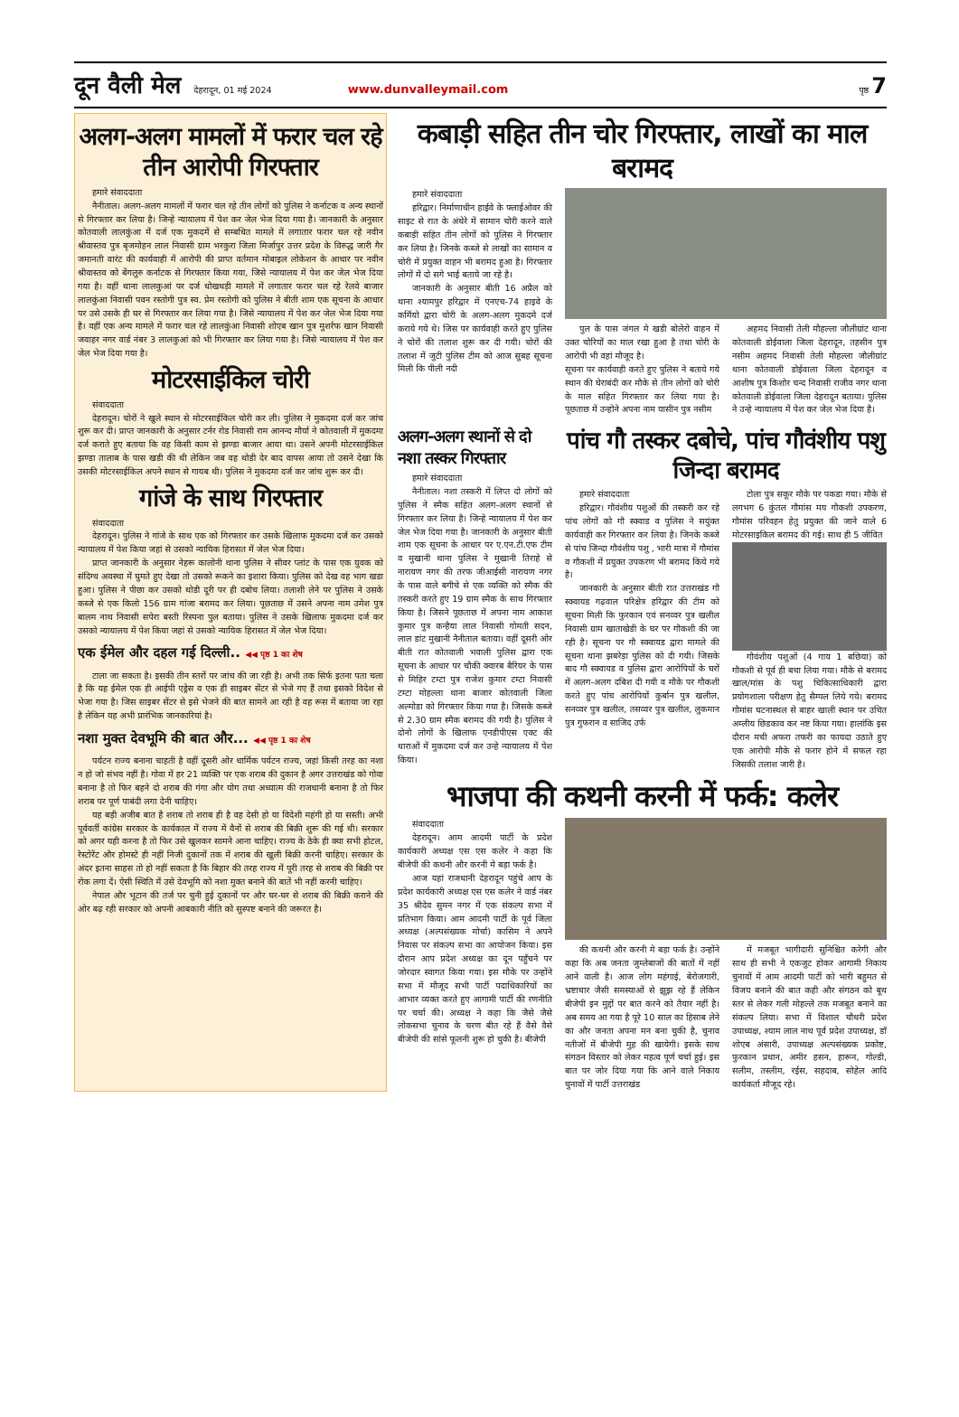दून वैली मेल देहरादून, 01 मई 2024 www.dunvalleymail.com पृष्ठ 7
अलग-अलग मामलों में फरार चल रहे तीन आरोपी गिरफ्तार
हमारे संवाददाता
नैनीताल। अलग-अलग मामलों में फरार चल रहे तीन लोगों को पुलिस ने कर्नाटक व अन्य स्थानों से गिरफ्तार कर लिया है। जिन्हे न्यायालय में पेश कर जेल भेज दिया गया है। जानकारी के अनुसार कोतवाली लालकुंआ में दर्ज एक मुकदमें से सम्बधित मामले में लगातार फरार चल रहे नवीन श्रीवास्तव पुत्र बृजमोहन लाल निवासी ग्राम भरकुरा जिला मिर्जापुर उत्तर प्रदेश के विरुद्ध जारी गैर जमानती वारंट की कार्यवाही में आरोपी की प्राप्त वर्तमान मोबाइल लोकेशन के आधार पर नवीन श्रीवास्तव को बेंगलुरु कर्नाटक से गिरफ्तार किया गया, जिसे न्यायालय में पेश कर जेल भेज दिया गया है। वहीं थाना लालकुआं पर दर्ज धोखधड़ी मामले में लगातार फरार चल रहे रेलवे बाजार लालकुंआ निवासी पवन रस्तोगी पुत्र स्व. प्रेम रस्तोगी को पुलिस ने बीती शाम एक सूचना के आधार पर उसे उसके ही घर से गिरफ्तार कर लिया गया है। जिसे न्यायालय में पेश कर जेल भेज दिया गया है। वहीं एक अन्य मामले में फरार चल रहे लालकुंआ निवासी शोएब खान पुत्र मुशर्रफ खान निवासी जवाहर नगर वार्ड नंबर 3 लालकुआं को भी गिरफ्तार कर लिया गया है। जिसे न्यायालय में पेश कर जेल भेज दिया गया है।
मोटरसाईकिल चोरी
संवाददाता
देहरादून। चोरों ने खुले स्थान से मोटरसाईकिल चोरी कर ली। पुलिस ने मुकदमा दर्ज कर जांच शुरू कर दी। प्राप्त जानकारी के अनुसार टर्नर रोड निवासी राम आनन्द मौर्या ने कोतवाली में मुकदमा दर्ज कराते हुए बताया कि वह किसी काम से झण्डा बाजार आया था। उसने अपनी मोटरसाईकिल झण्डा तालाब के पास खडी की थी लेकिन जब वह थोडी देर बाद वापस आया तो उसने देखा कि उसकी मोटरसाईकिल अपने स्थान से गायब थी। पुलिस ने मुकदमा दर्ज कर जांच शुरू कर दी।
गांजे के साथ गिरफ्तार
संवाददाता
देहरादून। पुलिस ने गांजे के साथ एक को गिरफ्तार कर उसके खिलाफ मुकदमा दर्ज कर उसको न्यायालय में पेश किया जहां से उसको न्यायिक हिरासत में जेल भेज दिया।
प्राप्त जानकारी के अनुसार नेहरू कालोनी थाना पुलिस ने सीवर प्लांट के पास एक युवक को संदिग्ध अवस्था में घुमते हुए देखा तो उसको रूकने का इशारा किया। पुलिस को देख वह भाग खडा हुआ। पुलिस ने पीछा कर उसको थोडी दूरी पर ही दबोच लिया। तलाशी लेने पर पुलिस ने उसके कब्जे से एक किलो 156 ग्राम गांजा बरामद कर लिया। पूछताछ में उसने अपना नाम उमेश पुत्र बालम नाथ निवासी सपेरा बस्ती रिस्पना पुल बताया। पुलिस ने उसके खिलाफ मुकदमा दर्ज कर उसको न्यायालय में पेश किया जहां से उसको न्यायिक हिरासत में जेल भेज दिया।
एक ईमेल और दहल गई दिल्ली.. ◀◀ पृष्ठ 1 का शेष
टाला जा सकता है। इसकी तीन स्तरों पर जांच की जा रही है। अभी तक सिर्फ इतना पता चला है कि यह ईमेल एक ही आईपी एड्रेस व एक ही साइबर सेंटर से भेजे गए हैं तथा इसको विदेश से भेजा गया है। जिस साइबर सेंटर से इसे भेजने की बात सामने आ रही है वह रूस में बताया जा रहा है लेकिन यह अभी प्रारंभिक जानकारियां है।
नशा मुक्त देवभूमि की बात और... ◀◀ पृष्ठ 1 का शेष
पर्यटन राज्य बनाना चाहती है वहीं दूसरी ओर धार्मिक पर्यटन राज्य, जहां किसी तरह का नशा न हो जो संभव नहीं है। गोवा में हर 21 व्यक्ति पर एक शराब की दुकान है अगर उत्तराखंड को गोवा बनाना है तो फिर बहने दो शराब की गंगा और योग तथा अध्यात्म की राजधानी बनाना है तो फिर शराब पर पूर्ण पाबंदी लगा देनी चाहिए।
यह बड़ी अजीब बात है शराब तो शराब ही है वह देसी हो या विदेशी महंगी हो या सस्ती। अभी पूर्ववर्ती कांग्रेस सरकार के कार्यकाल में राज्य में वैनों से शराब की बिक्री शुरू की गई थी। सरकार को अगर यही करना है तो फिर उसे खुलकर सामने आना चाहिए। राज्य के ठेके ही क्या सभी होटल, रेस्टोरेंट और होमस्टे ही नहीं निजी दुकानों तक में शराब की खुली बिक्री करनी चाहिए। सरकार के अंदर इतना साहस तो हो नहीं सकता है कि बिहार की तरह राज्य में पूरी तरह से शराब की बिक्री पर रोक लगा दें। ऐसी स्थिति में उसे देवभूमि को नशा मुक्त बनाने की बातें भी नहीं करनी चाहिए।
नेपाल और भूटान की तर्ज पर चुनी हुई दुकानों पर और घर-घर से शराब की बिक्री कराने की ओर बढ़ रही सरकार को अपनी आबकारी नीति को सुस्पष्ट बनाने की जरूरत है।
कबाड़ी सहित तीन चोर गिरफ्तार, लाखों का माल बरामद
हमारे संवाददाता
हरिद्वार। निर्माणाधीन हाईवे के फ्लाईओवर की साइट से रात के अंधेरे में सामान चोरी करने वाले कबाड़ी सहित तीन लोगों को पुलिस ने गिरफ्तार कर लिया है। जिनके कब्जे से लाखों का सामान व चोरी में प्रयुक्त वाहन भी बरामद हुआ है। गिरफ्तार लोगों में दो सगे भाई बताये जा रहे है।
जानकारी के अनुसार बीती 16 अप्रैल को थाना श्यामपुर हरिद्वार में एनएच-74 हाइवे के कर्मियो द्वारा चोरी के अलग-अलग मुकदमे दर्ज कराये गये थे। जिस पर कार्यवाही करते हुए पुलिस ने चोरों की तलाश शुरू कर दी गयी। चोरों की तलाश में जुटी पुलिस टीम को आज सुबह सूचना मिली कि पीली नदी
पुल के पास जंगल मे खडी बोलेरो वाहन में उक्त चोरियों का माल रखा हुआ है तथा चोरी के आरोपी भी वहां मौजूद है।
सूचना पर कार्यवाही करते हुए पुलिस ने बताये गये स्थान की घेराबंदी कर मौके से तीन लोगों को चोरी के माल सहित गिरफ्तार कर लिया गया है। पूछताछ में उन्होने अपना नाम यासीन पुत्र नसीम
अहमद निवासी तेली मौहल्ला जौलीग्रांट थाना कोतवाली डोईवाला जिला देहरादून, तहसीन पुत्र नसीम अहमद निवासी तेली मौहल्ला जौलीग्रांट थाना कोतवाली डोईवाला जिला देहरादून व आशीष पुत्र किशोर चन्द निवासी राजीव नगर थाना कोतवाली डोईवाला जिला देहरादून बताया। पुलिस ने उन्हे न्यायालय में पेश कर जेल भेज दिया है।
अलग-अलग स्थानों से दो नशा तस्कर गिरफ्तार
हमारे संवाददाता
नैनीताल। नशा तस्करी में लिप्त दो लोगों को पुलिस ने स्मैक सहित अलग-अलग स्थानों से गिरफ्तार कर लिया है। जिन्हे न्यायालय में पेश कर जेल भेज दिया गया है। जानकारी के अनुसार बीती शाम एक सूचना के आधार पर ए.एन.टी.एफ टीम व मुखानी थाना पुलिस ने मुखानी तिराहे से नारायण नगर की तरफ जीआईसी नारायण नगर के पास वाले बगीचे से एक व्यक्ति को स्मैक की तस्करी करते हुए 19 ग्राम स्मैक के साथ गिरफ्तार किया है। जिसने पूछताछ में अपना नाम आकाश कुमार पुत्र कन्हैया लाल निवासी गोमती सदन, लाल डांट मुखानी नैनीताल बताया। वहीं दूसरी ओर बीती रात कोतवाली भवाली पुलिस द्वारा एक सूचना के आधार पर चौकी क्वारब बैरियर के पास से मिहिर टम्टा पुत्र राजेश कुमार टम्टा निवासी टम्टा मोहल्ला थाना बाजार कोतवाली जिला अल्मोडा को गिरफ्तार किया गया है। जिसके कब्जे से 2.30 ग्राम स्मैक बरामद की गयी है। पुलिस ने दोनो लोगों के खिलाफ एनडीपीएस एक्ट की धाराओं में मुकदमा दर्ज कर उन्हे न्यायालय में पेश किया।
पांच गौ तस्कर दबोचे, पांच गौवंशीय पशु जिन्दा बरामद
हमारे संवाददाता
हरिद्वार। गौवंशीय पशुओं की तस्करी कर रहे पांच लोगों को गौ स्क्वाड व पुलिस ने सयुंक्त कार्यवाही कर गिरफ्तार कर लिया है। जिनके कब्जे से पांच जिन्दा गौवंशीय पशु , भारी मात्रा में गौमांस व गौकशी में प्रयुक्त उपकरण भी बरामद किये गये है।
जानकारी के अनुसार बीती रात उत्तराखंड गौ स्क्वायड गढ़वाल परिक्षेत्र हरिद्वार की टीम को सूचना मिली कि फुरकान एवं सनव्वर पुत्र खलील निवासी ग्राम खाताखेडी के घर पर गौकशी की जा रही है। सूचना पर गौ स्क्वायड द्वारा मामले की सूचना थाना झबरेड़ा पुलिस को दी गयी। जिसके बाद गौ स्क्वायड व पुलिस द्वारा आरोपियों के घरों में अलग-अलग दबिश दी गयी व मौके पर गौकशी करते हुए पांच आरोपियों कुर्बान पुत्र खलील, सनव्वर पुत्र खलील, तसव्वर पुत्र खलील, लुकमान पुत्र गुफरान व साजिद उर्फ
टोला पुत्र सकूर मौके पर पकडा गया। मौके से लगभग 6 कुंतल गौमांस मय गौकशी उपकरण, गौमांस परिवहन हेतु प्रयुक्त की जाने वाले 6 मोटरसाइकिल बरामद की गई। साथ ही 5 जीवित
गौवंशीय पशुओं (4 गाय 1 बछिया) को गौकशी से पूर्व ही बचा लिया गया। मौके से बरामद खाल/मांस के पशु चिकित्साधिकारी द्वारा प्रयोगशाला परीक्षण हेतु सैम्पल लिये गये। बरामद गौमांस घटनास्थल से बाहर खाली स्थान पर उचित अम्लीय छिडकाव कर नष्ट किया गया। हालांकि इस दौरान मची अफरा तफरी का फायदा उठाते हुए एक आरोपी मौके से फरार होने में सफल रहा जिसकी तलाश जारी है।
भाजपा की कथनी करनी में फर्क: कलेर
संवाददाता
देहरादून। आम आदमी पार्टी के प्रदेश कार्यकारी अध्यक्ष एस एस कलेर ने कहा कि बीजेपी की कथनी और करनी मे बड़ा फर्क है।
आज यहां राजधानी देहरादून पहुंचे आप के प्रदेश कार्यकारी अध्यक्ष एस एस कलेर ने वार्ड नंबर 35 श्रीदेव सुमन नगर में एक संकल्प सभा में प्रतिभाग किया। आम आदमी पार्टी के पूर्व जिला अध्यक्ष (अल्पसंख्यक मोर्चा) कासिम ने अपने निवास पर संकल्प सभा का आयोजन किया। इस दौरान आप प्रदेश अध्यक्ष का दून पहुँचने पर जोरदार स्वागत किया गया। इस मौके पर उन्होंने सभा में मौजूद सभी पार्टी पदाधिकारियों का आभार व्यक्त करते हुए आगामी पार्टी की रणनीति पर चर्चा की। अध्यक्ष ने कहा कि जैसे जैसे लोकसभा चुनाव के चरण बीत रहे हैं वैसे वैसे बीजेपी की सांसे फूलनी शुरू हो चुकी है। बीजेपी
की कथनी और करनी मे बड़ा फर्क है। उन्होंने कहा कि अब जनता जुम्लेबाजों की बातों में नहीं आने वाली है। आज लोग महंगाई, बेरोजगारी, भ्रष्टाचार जैसी समस्याओं से झूझ रहे हैं लेकिन बीजेपी इन मुद्दों पर बात करने को तैयार नहीं है। अब समय आ गया है पूरे 10 साल का हिसाब लेने का और जनता अपना मन बना चुकी है, चुनाव नतीजों में बीजेपी मुह की खायेगी। इसके साथ संगठन विस्तार को लेकर महत्व पूर्ण चर्चा हुई। इस बात पर जोर दिया गया कि आने वाले निकाय चुनावों में पार्टी उत्तराखंड
में मजबूत भागीदारी सुनिश्चित करेगी और साथ ही सभी ने एकजुट होकर आगामी निकाय चुनावों में आम आदमी पार्टी को भारी बहुमत से विजय बनाने की बात कही और संगठन को बूथ स्तर से लेकर गली मोहल्ले तक मजबूत बनाने का संकल्प लिया। सभा में विशाल चौधरी प्रदेश उपाध्यक्ष, श्याम लाल नाथ पूर्व प्रदेश उपाध्यक्ष, डॉ शोएब अंसारी, उपाध्यक्ष अल्पसंख्यक प्रकोष्ट, फुरकान प्रधान, अमीर हसन, हारून, गोल्डी, सलीम, तस्लीम, रईस, सहदाब, सोहेल आदि कार्यकर्ता मौजूद रहे।